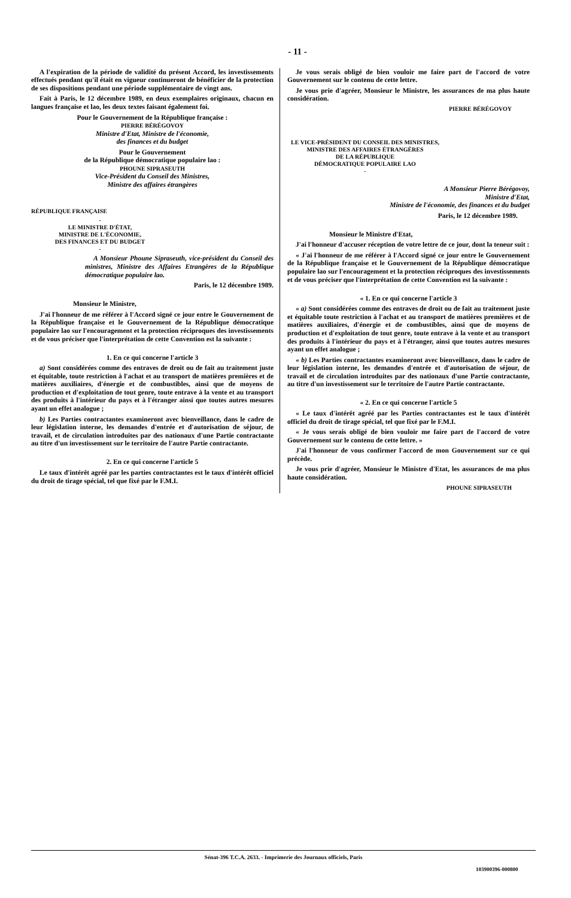- 11 -
A l'expiration de la période de validité du présent Accord, les investissements effectués pendant qu'il était en vigueur continueront de bénéficier de la protection de ses dispositions pendant une période supplémentaire de vingt ans.
Fait à Paris, le 12 décembre 1989, en deux exemplaires originaux, chacun en langues française et lao, les deux textes faisant également foi.
Pour le Gouvernement de la République française :
PIERRE BÉRÉGOVOY
Ministre d'Etat, Ministre de l'économie,
des finances et du budget
Pour le Gouvernement
de la République démocratique populaire lao :
PHOUNE SIPRASEUTH
Vice-Président du Conseil des Ministres,
Ministre des affaires étrangères
RÉPUBLIQUE FRANÇAISE
-
LE MINISTRE D'ÉTAT,
MINISTRE DE L'ÉCONOMIE,
DES FINANCES ET DU BUDGET
-
A Monsieur Phoune Sipraseuth, vice-président du Conseil des ministres, Ministre des Affaires Etrangères de la République démocratique populaire lao.
Paris, le 12 décembre 1989.
Monsieur le Ministre,
J'ai l'honneur de me référer à l'Accord signé ce jour entre le Gouvernement de la République française et le Gouvernement de la République démocratique populaire lao sur l'encouragement et la protection réciproques des investissements et de vous préciser que l'interprétation de cette Convention est la suivante :
1. En ce qui concerne l'article 3
a) Sont considérées comme des entraves de droit ou de fait au traitement juste et équitable, toute restriction à l'achat et au transport de matières premières et de matières auxiliaires, d'énergie et de combustibles, ainsi que de moyens de production et d'exploitation de tout genre, toute entrave à la vente et au transport des produits à l'intérieur du pays et à l'étranger ainsi que toutes autres mesures ayant un effet analogue ;
b) Les Parties contractantes examineront avec bienveillance, dans le cadre de leur législation interne, les demandes d'entrée et d'autorisation de séjour, de travail, et de circulation introduites par des nationaux d'une Partie contractante au titre d'un investissement sur le territoire de l'autre Partie contractante.
2. En ce qui concerne l'article 5
Le taux d'intérêt agréé par les parties contractantes est le taux d'intérêt officiel du droit de tirage spécial, tel que fixé par le F.M.I.
Je vous serais obligé de bien vouloir me faire part de l'accord de votre Gouvernement sur le contenu de cette lettre.
Je vous prie d'agréer, Monsieur le Ministre, les assurances de ma plus haute considération.
PIERRE BÉRÉGOVOY
LE VICE-PRÉSIDENT DU CONSEIL DES MINISTRES,
MINISTRE DES AFFAIRES ÉTRANGÈRES
DE LA RÉPUBLIQUE
DÉMOCRATIQUE POPULAIRE LAO
-
A Monsieur Pierre Bérégovoy,
Ministre d'Etat,
Ministre de l'économie, des finances et du budget
Paris, le 12 décembre 1989.
Monsieur le Ministre d'Etat,
J'ai l'honneur d'accuser réception de votre lettre de ce jour, dont la teneur suit :
« J'ai l'honneur de me référer à l'Accord signé ce jour entre le Gouvernement de la République française et le Gouvernement de la République démocratique populaire lao sur l'encouragement et la protection réciproques des investissements et de vous préciser que l'interprétation de cette Convention est la suivante :
« 1. En ce qui concerne l'article 3
« a) Sont considérées comme des entraves de droit ou de fait au traitement juste et équitable toute restriction à l'achat et au transport de matières premières et de matières auxiliaires, d'énergie et de combustibles, ainsi que de moyens de production et d'exploitation de tout genre, toute entrave à la vente et au transport des produits à l'intérieur du pays et à l'étranger, ainsi que toutes autres mesures ayant un effet analogue ;
« b) Les Parties contractantes examineront avec bienveillance, dans le cadre de leur législation interne, les demandes d'entrée et d'autorisation de séjour, de travail et de circulation introduites par des nationaux d'une Partie contractante, au titre d'un investissement sur le territoire de l'autre Partie contractante.
« 2. En ce qui concerne l'article 5
« Le taux d'intérêt agréé par les Parties contractantes est le taux d'intérêt officiel du droit de tirage spécial, tel que fixé par le F.M.I.
« Je vous serais obligé de bien vouloir me faire part de l'accord de votre Gouvernement sur le contenu de cette lettre. »
J'ai l'honneur de vous confirmer l'accord de mon Gouvernement sur ce qui précède.
Je vous prie d'agréer, Monsieur le Ministre d'Etat, les assurances de ma plus haute considération.
PHOUNE SIPRASEUTH
Sénat-396 T.C.A. 2633. - Imprimerie des Journaux officiels, Paris
103900396-000800